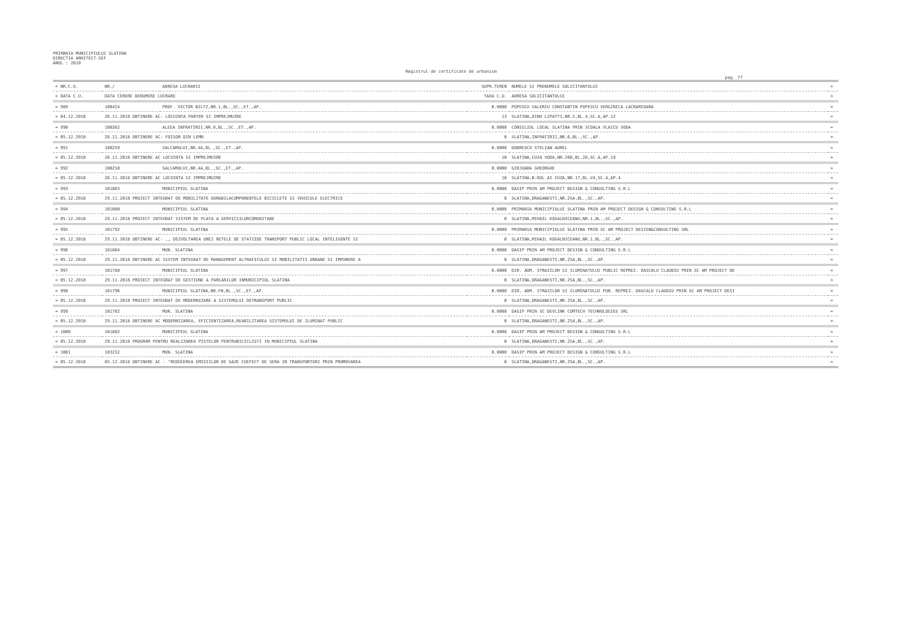PRIMARIA MUNICIPIULUI SLATINA
DIRECTIA ARHITECT-SEF
ANUL : 2018
Registrul de certificate de urbanism
pag. 77
| = NR.C.U. | NR./ | ADRESA LUCRARII | SUPR.TEREN | NUMELE SI PRENUMELE SOLICITANTULUI | = |
| --- | --- | --- | --- | --- | --- |
| = DATA C.U. | DATA CERERE DENUMIRE LUCRARE | | TAXA C.U. | ADRESA SOLICITANTULUI | = |
| = 989 | 100424 | PROF. VICTOR BILTZ,NR.1,BL.,SC.,ET.,AP. | 0.0000 | POPESCU VALERIU CONSTANTIN POPESCU VERGINICA LACRAMIOARA | = |
| = 04.12.2018 | 26.11.2018 OBTINERE AC- LOCUINTA PARTER SI IMPREJMUIRE | | 13 | SLATINA,DINU LIPATTI,NR.2,BL.4,SC.A,AP.12 | = |
| = 990 | 100262 | ALEEA INFRATIRII,NR.6,BL.,SC.,ET.,AP. | 0.0000 | CONSILIUL LOCAL SLATINA PRIN SCOALA VLAICU VODA | = |
| = 05.12.2018 | 26.11.2018 OBTINERE AC- FOISOR DIN LEMN | | 0 | SLATINA,INFRATIRII,NR.6,BL.,SC.,AP. | = |
| = 991 | 100259 | SALCAMULUI,NR.4A,BL.,SC.,ET.,AP. | 0.0000 | DOBRESCU STELIAN AUREL | = |
| = 05.12.2018 | 26.11.2018 OBTINERE AC LOCUINTA SI IMPREJMUIRE | | 10 | SLATINA,CUZA VODA,NR.26B,BL.26,SC.A,AP.19 | = |
| = 992 | 100258 | SALCAMULUI,NR.4A,BL.,SC.,ET.,AP. | 0.0000 | GIRJOABA GHEORGHE | = |
| = 05.12.2018 | 26.11.2018 OBTINERE AC LOCUINTA SI IMPREJMUIRE | | 10 | SLATINA,B-DUL AI CUZA,NR.17,BL.V4,SC.A,AP.4 | = |
| = 993 | 101803 | MUNICIPIUL SLATINA | 0.0000 | DASIP PRIN AM PROJECT DESIGN & CONSULTING S.R.L | = |
| = 05.12.2018 | 29.11.2018 PROIECT INTEGRAT DE MOBILITATE DURABILACOMPONENTELE BICICLETE SI VEHICULE ELECTRICE | | 0 | SLATINA,DRAGANESTI,NR.25A,BL.,SC.,AP. | = |
| = 994 | 101800 | MUNICIPIUL SLATINA | 0.0000 | PRIMARIA MUNICIPIULUI SLATINA PRIN AM PROJECT DESIGN & CONSULTING S.R.L | = |
| = 05.12.2018 | 29.11.2018 PROIECT INTEGRAT SISTEM DE PLATA A SERVICIILORCOMUNITARE | | 0 | SLATINA,MIHAIL KOGALNICEANU,NR.1,BL.,SC.,AP. | = |
| = 995 | 101792 | MUNICIPIUL SLATINA | 0.0000 | PRIMARIA MUNICIPIULUI SLATINA PRIN SC AM PROJECT DESIGN&CONSULTING SRL | = |
| = 05.12.2018 | 29.11.2018 OBTINERE AC- ,, DEZVOLTAREA UNEI RETELE DE STATIIDE TRANSPORT PUBLIC LOCAL INTELIGENTE SI | | 0 | SLATINA,MIHAIL KOGALNICEANU,NR.1,BL.,SC.,AP. | = |
| = 996 | 101804 | MUN. SLATINA | 0.0000 | DASIP PRIN AM PROJECT DESIGN & CONSULTING S.R.L | = |
| = 05.12.2018 | 29.11.2018 OBTINERE AC SISTEM INTEGRAT DE MANAGEMENT ALTRAFICULUI SI MOBILITATII URBANE SI IMPUNERE A | | 0 | SLATINA,DRAGANESTI,NR.25A,BL.,SC.,AP. | = |
| = 997 | 101788 | MUNICIPIUL SLATINA | 0.0000 | DIR. ADM. STRAZILOR SI ILUMINATULUI PUBLIC REPREZ. DASCALU CLAUDIU PRIN SC AM PROJECT DE | = |
| = 05.12.2018 | 29.11.2018 PROIECT INTEGRAT DE GESTIUNE A PARCARILOR INMUNICIPIUL SLATINA | | 0 | SLATINA,DRAGANESTI,NR.25A,BL.,SC.,AP. | = |
| = 998 | 101796 | MUNICIPIUL SLATINA,NR.FN,BL.,SC.,ET.,AP. | 0.0000 | DIR. ADM. STRAZILOR SI ILUMINATULUI PUB. REPREZ. DASCALU CLAUDIU PRIN SC AM PROJECT DESI | = |
| = 05.12.2018 | 29.11.2018 PROIECT INTEGRAT DE MODERNIZARE A SISTEMULUI DETRANSPORT PUBLIC | | 0 | SLATINA,DRAGANESTI,NR.25A,BL.,SC.,AP. | = |
| = 999 | 101782 | MUN. SLATINA | 0.0000 | DASIP PRIN SC DEVLINK COMTECH TECHNOLOGIES SRL | = |
| = 05.12.2018 | 29.11.2018 OBTINERE AC MODERNIZAREA, EFICIENTIZAREA,REABILITAREA SISTEMULUI DE ILUMINAT PUBLIC | | 0 | SLATINA,DRAGANESTI,NR.25A,BL.,SC.,AP. | = |
| = 1000 | 101802 | MUNICIPIUL SLATINA | 0.0000 | DASIP PRIN AM PROJECT DESIGN & CONSULTING S.R.L | = |
| = 05.12.2018 | 29.11.2018 PROGRAM PENTRU REALIZAREA PISTELOR PENTRUBICICLISTI IN MUNICIPIUL SLATINA | | 0 | SLATINA,DRAGANESTI,NR.25A,BL.,SC.,AP. | = |
| = 1001 | 103232 | MUN. SLATINA | 0.0000 | DASIP PRIN AM PROJECT DESIGN & CONSULTING S.R.L | = |
| = 05.12.2018 | 05.12.2018 OBTINERE AC - "REDUCEREA EMISIILOR DE GAZE CUEFECT DE SERA IN TRANSPORTURI PRIN PROMOVAREA | | 0 | SLATINA,DRAGANESTI,NR.25A,BL.,SC.,AP. | = |